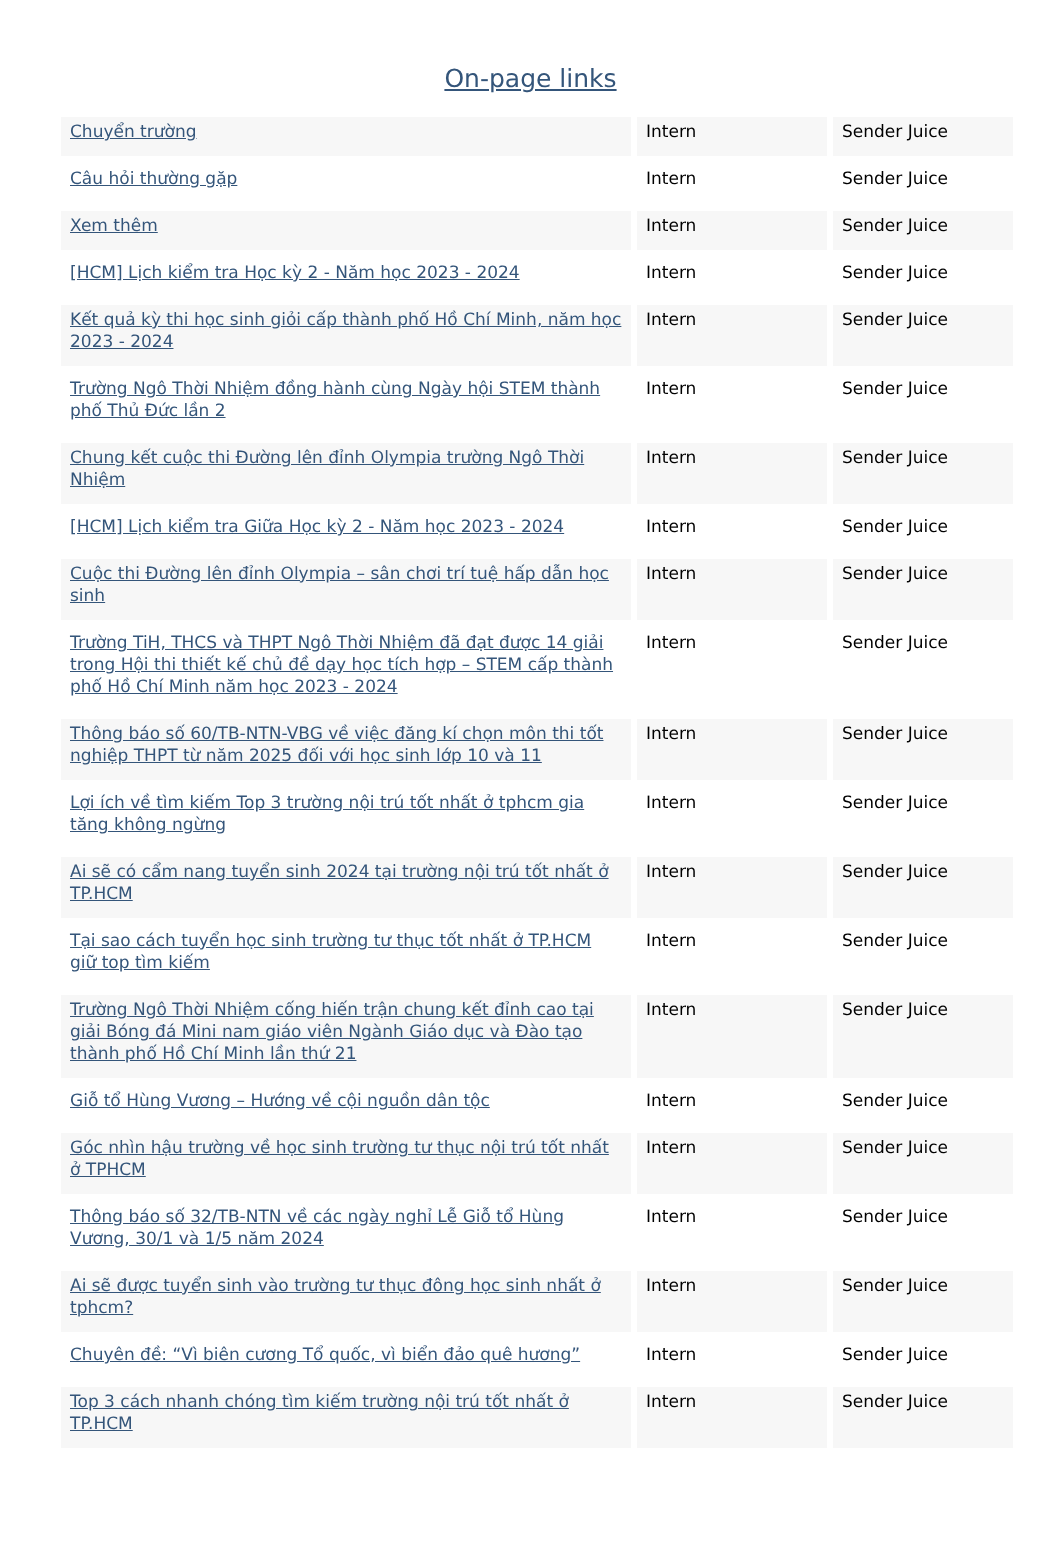On-page links
| Chuyển trường | Intern | Sender Juice |
| Câu hỏi thường gặp | Intern | Sender Juice |
| Xem thêm | Intern | Sender Juice |
| [HCM] Lịch kiểm tra Học kỳ 2 - Năm học 2023 - 2024 | Intern | Sender Juice |
| Kết quả kỳ thi học sinh giỏi cấp thành phố Hồ Chí Minh, năm học 2023 - 2024 | Intern | Sender Juice |
| Trường Ngô Thời Nhiệm đồng hành cùng Ngày hội STEM thành phố Thủ Đức lần 2 | Intern | Sender Juice |
| Chung kết cuộc thi Đường lên đỉnh Olympia trường Ngô Thời Nhiệm | Intern | Sender Juice |
| [HCM] Lịch kiểm tra Giữa Học kỳ 2 - Năm học 2023 - 2024 | Intern | Sender Juice |
| Cuộc thi Đường lên đỉnh Olympia – sân chơi trí tuệ hấp dẫn học sinh | Intern | Sender Juice |
| Trường TiH, THCS và THPT Ngô Thời Nhiệm đã đạt được 14 giải trong Hội thi thiết kế chủ đề dạy học tích hợp – STEM cấp thành phố Hồ Chí Minh năm học 2023 - 2024 | Intern | Sender Juice |
| Thông báo số 60/TB-NTN-VBG về việc đăng kí chọn môn thi tốt nghiệp THPT từ năm 2025 đối với học sinh lớp 10 và 11 | Intern | Sender Juice |
| Lợi ích về tìm kiếm Top 3 trường nội trú tốt nhất ở tphcm gia tăng không ngừng | Intern | Sender Juice |
| Ai sẽ có cẩm nang tuyển sinh 2024 tại trường nội trú tốt nhất ở TP.HCM | Intern | Sender Juice |
| Tại sao cách tuyển học sinh trường tư thục tốt nhất ở TP.HCM giữ top tìm kiếm | Intern | Sender Juice |
| Trường Ngô Thời Nhiệm cống hiến trận chung kết đỉnh cao tại giải Bóng đá Mini nam giáo viên Ngành Giáo dục và Đào tạo thành phố Hồ Chí Minh lần thứ 21 | Intern | Sender Juice |
| Giỗ tổ Hùng Vương – Hướng về cội nguồn dân tộc | Intern | Sender Juice |
| Góc nhìn hậu trường về học sinh trường tư thục nội trú tốt nhất ở TPHCM | Intern | Sender Juice |
| Thông báo số 32/TB-NTN về các ngày nghỉ Lễ Giỗ tổ Hùng Vương, 30/1 và 1/5 năm 2024 | Intern | Sender Juice |
| Ai sẽ được tuyển sinh vào trường tư thục đông học sinh nhất ở tphcm? | Intern | Sender Juice |
| Chuyên đề: “Vì biên cương Tổ quốc, vì biển đảo quê hương” | Intern | Sender Juice |
| Top 3 cách nhanh chóng tìm kiếm trường nội trú tốt nhất ở TP.HCM | Intern | Sender Juice |